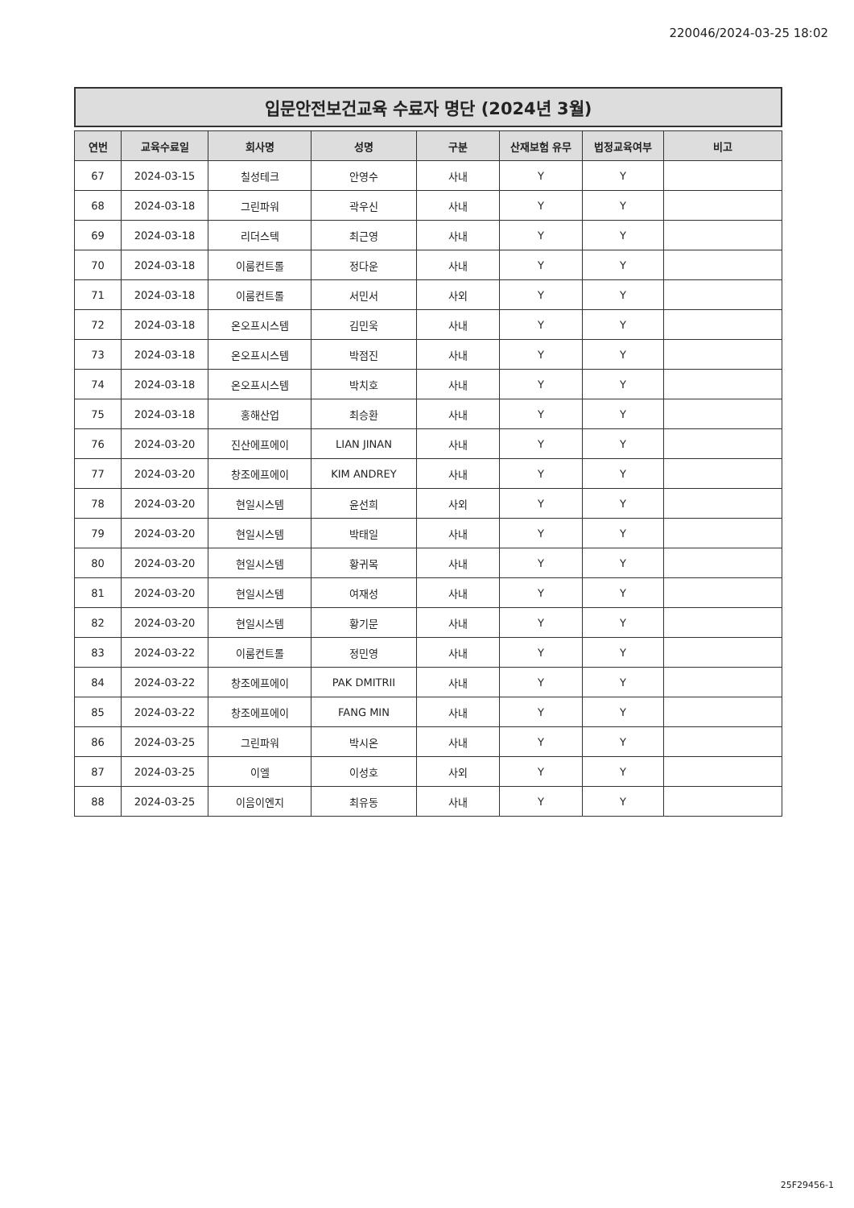220046/2024-03-25 18:02
입문안전보건교육 수료자 명단 (2024년 3월)
| 연번 | 교육수료일 | 회사명 | 성명 | 구분 | 산재보험 유무 | 법정교육여부 | 비고 |
| --- | --- | --- | --- | --- | --- | --- | --- |
| 67 | 2024-03-15 | 칠성테크 | 안영수 | 사내 | Y | Y | |
| 68 | 2024-03-18 | 그린파워 | 곽우신 | 사내 | Y | Y | |
| 69 | 2024-03-18 | 리더스텍 | 최근영 | 사내 | Y | Y | |
| 70 | 2024-03-18 | 이룸컨트롤 | 정다운 | 사내 | Y | Y | |
| 71 | 2024-03-18 | 이룸컨트롤 | 서민서 | 사외 | Y | Y | |
| 72 | 2024-03-18 | 온오프시스템 | 김민욱 | 사내 | Y | Y | |
| 73 | 2024-03-18 | 온오프시스템 | 박점진 | 사내 | Y | Y | |
| 74 | 2024-03-18 | 온오프시스템 | 박치호 | 사내 | Y | Y | |
| 75 | 2024-03-18 | 홍해산업 | 최승환 | 사내 | Y | Y | |
| 76 | 2024-03-20 | 진산에프에이 | LIAN JINAN | 사내 | Y | Y | |
| 77 | 2024-03-20 | 창조에프에이 | KIM ANDREY | 사내 | Y | Y | |
| 78 | 2024-03-20 | 현일시스템 | 윤선희 | 사외 | Y | Y | |
| 79 | 2024-03-20 | 현일시스템 | 박태일 | 사내 | Y | Y | |
| 80 | 2024-03-20 | 현일시스템 | 황귀목 | 사내 | Y | Y | |
| 81 | 2024-03-20 | 현일시스템 | 여재성 | 사내 | Y | Y | |
| 82 | 2024-03-20 | 현일시스템 | 황기문 | 사내 | Y | Y | |
| 83 | 2024-03-22 | 이룸컨트롤 | 정민영 | 사내 | Y | Y | |
| 84 | 2024-03-22 | 창조에프에이 | PAK DMITRII | 사내 | Y | Y | |
| 85 | 2024-03-22 | 창조에프에이 | FANG MIN | 사내 | Y | Y | |
| 86 | 2024-03-25 | 그린파워 | 박시온 | 사내 | Y | Y | |
| 87 | 2024-03-25 | 이엘 | 이성호 | 사외 | Y | Y | |
| 88 | 2024-03-25 | 이음이엔지 | 최유동 | 사내 | Y | Y | |
25F29456-1